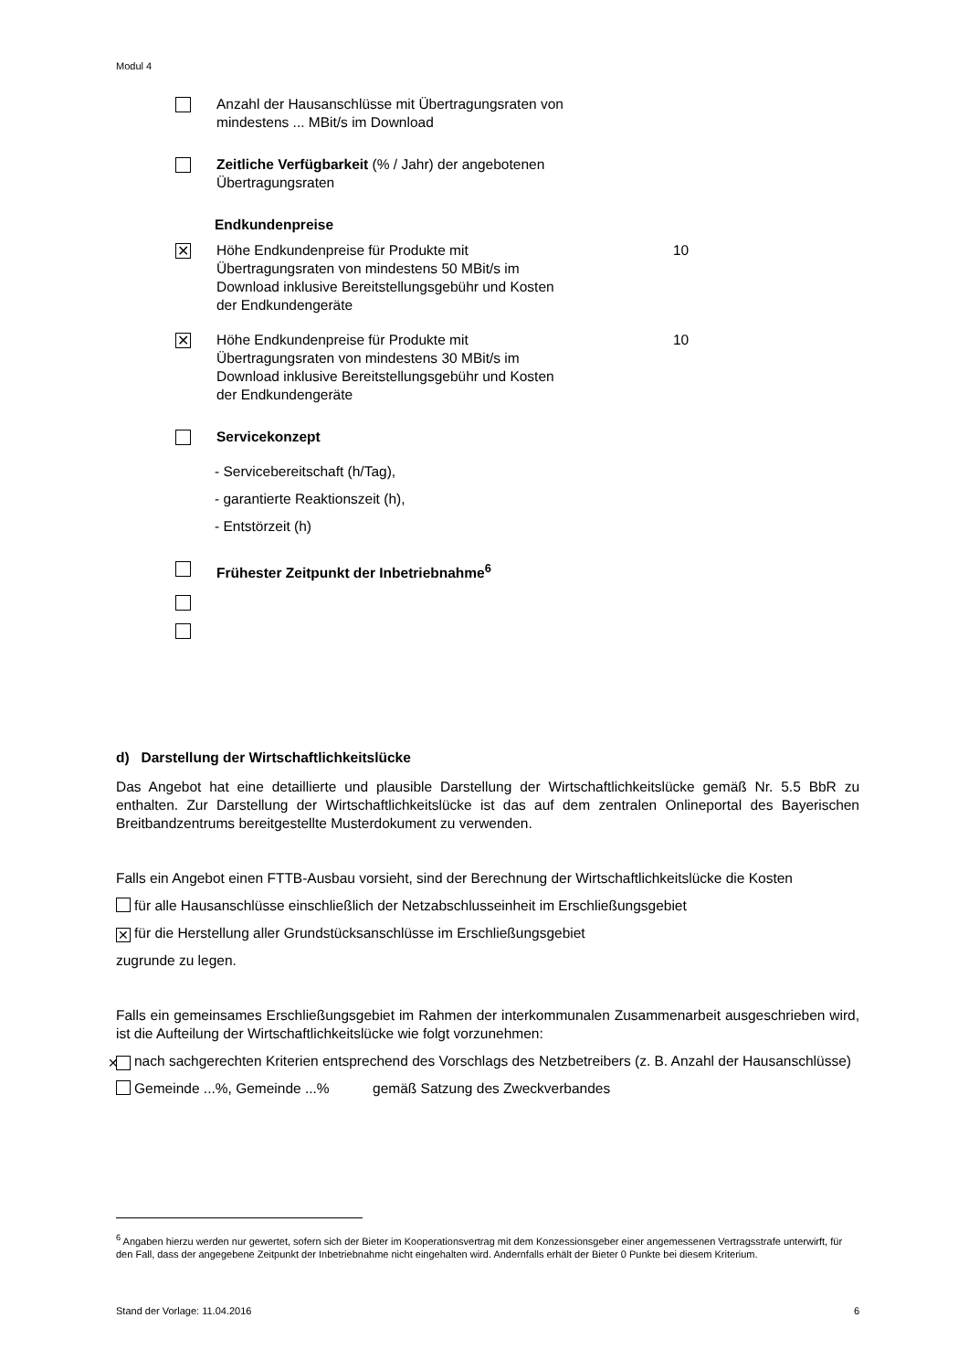Modul 4
Anzahl der Hausanschlüsse mit Übertragungsraten von mindestens ... MBit/s im Download
Zeitliche Verfügbarkeit (% / Jahr) der angebotenen Übertragungsraten
Endkundenpreise
✕
Höhe Endkundenpreise für Produkte mit Übertragungsraten von mindestens 50 MBit/s im Download inklusive Bereitstellungsgebühr und Kosten der Endkundengeräte
10
✕
Höhe Endkundenpreise für Produkte mit Übertragungsraten von mindestens 30 MBit/s im Download inklusive Bereitstellungsgebühr und Kosten der Endkundengeräte
10
Servicekonzept
- Servicebereitschaft (h/Tag),
- garantierte Reaktionszeit (h),
- Entstörzeit (h)
Frühester Zeitpunkt der Inbetriebnahme<sup>6</sup>
d) Darstellung der Wirtschaftlichkeitslücke
Das Angebot hat eine detaillierte und plausible Darstellung der Wirtschaftlichkeitslücke gemäß Nr. 5.5 BbR zu enthalten. Zur Darstellung der Wirtschaftlichkeitslücke ist das auf dem zentralen Onlineportal des Bayerischen Breitbandzentrums bereitgestellte Musterdokument zu verwenden.
Falls ein Angebot einen FTTB-Ausbau vorsieht, sind der Berechnung der Wirtschaftlichkeitslücke die Kosten
für alle Hausanschlüsse einschließlich der Netzabschlusseinheit im Erschließungsgebiet
✕ für die Herstellung aller Grundstücksanschlüsse im Erschließungsgebiet
zugrunde zu legen.
Falls ein gemeinsames Erschließungsgebiet im Rahmen der interkommunalen Zusammenarbeit ausgeschrieben wird, ist die Aufteilung der Wirtschaftlichkeitslücke wie folgt vorzunehmen:
✕ nach sachgerechten Kriterien entsprechend des Vorschlags des Netzbetreibers (z. B. Anzahl der Hausanschlüsse)
Gemeinde ...%, Gemeinde ...% gemäß Satzung des Zweckverbandes
<sup>6</sup> Angaben hierzu werden nur gewertet, sofern sich der Bieter im Kooperationsvertrag mit dem Konzessionsgeber einer angemessenen Vertragsstrafe unterwirft, für den Fall, dass der angegebene Zeitpunkt der Inbetriebnahme nicht eingehalten wird. Andernfalls erhält der Bieter 0 Punkte bei diesem Kriterium.
Stand der Vorlage: 11.04.2016 6